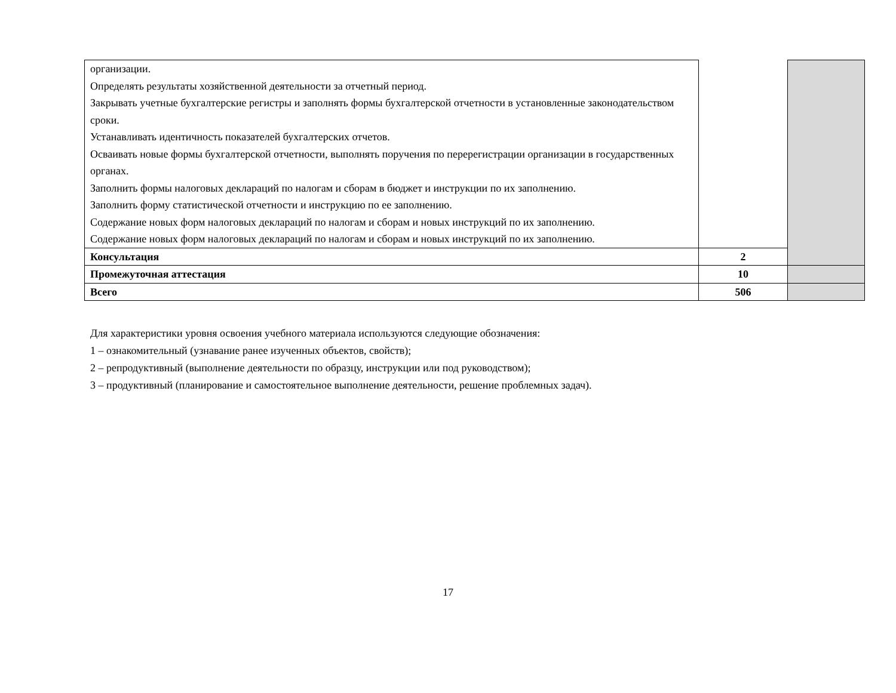| организации. Определять результаты хозяйственной деятельности за отчетный период. Закрывать учетные бухгалтерские регистры и заполнять формы бухгалтерской отчетности в установленные законодательством сроки. Устанавливать идентичность показателей бухгалтерских отчетов. Осваивать новые формы бухгалтерской отчетности, выполнять поручения по перерегистрации организации в государственных органах. Заполнить формы налоговых деклараций по налогам и сборам в бюджет и инструкции по их заполнению. Заполнить форму статистической отчетности и инструкцию по ее заполнению. Содержание новых форм налоговых деклараций по налогам и сборам и новых инструкций по их заполнению. Содержание новых форм налоговых деклараций по налогам и сборам и новых инструкций по их заполнению. | | |
| Консультация | 2 | |
| Промежуточная аттестация | 10 | |
| Всего | 506 | |
Для характеристики уровня освоения учебного материала используются следующие обозначения:
1 – ознакомительный (узнавание ранее изученных объектов, свойств);
2 – репродуктивный (выполнение деятельности по образцу, инструкции или под руководством);
3 – продуктивный (планирование и самостоятельное выполнение деятельности, решение проблемных задач).
17